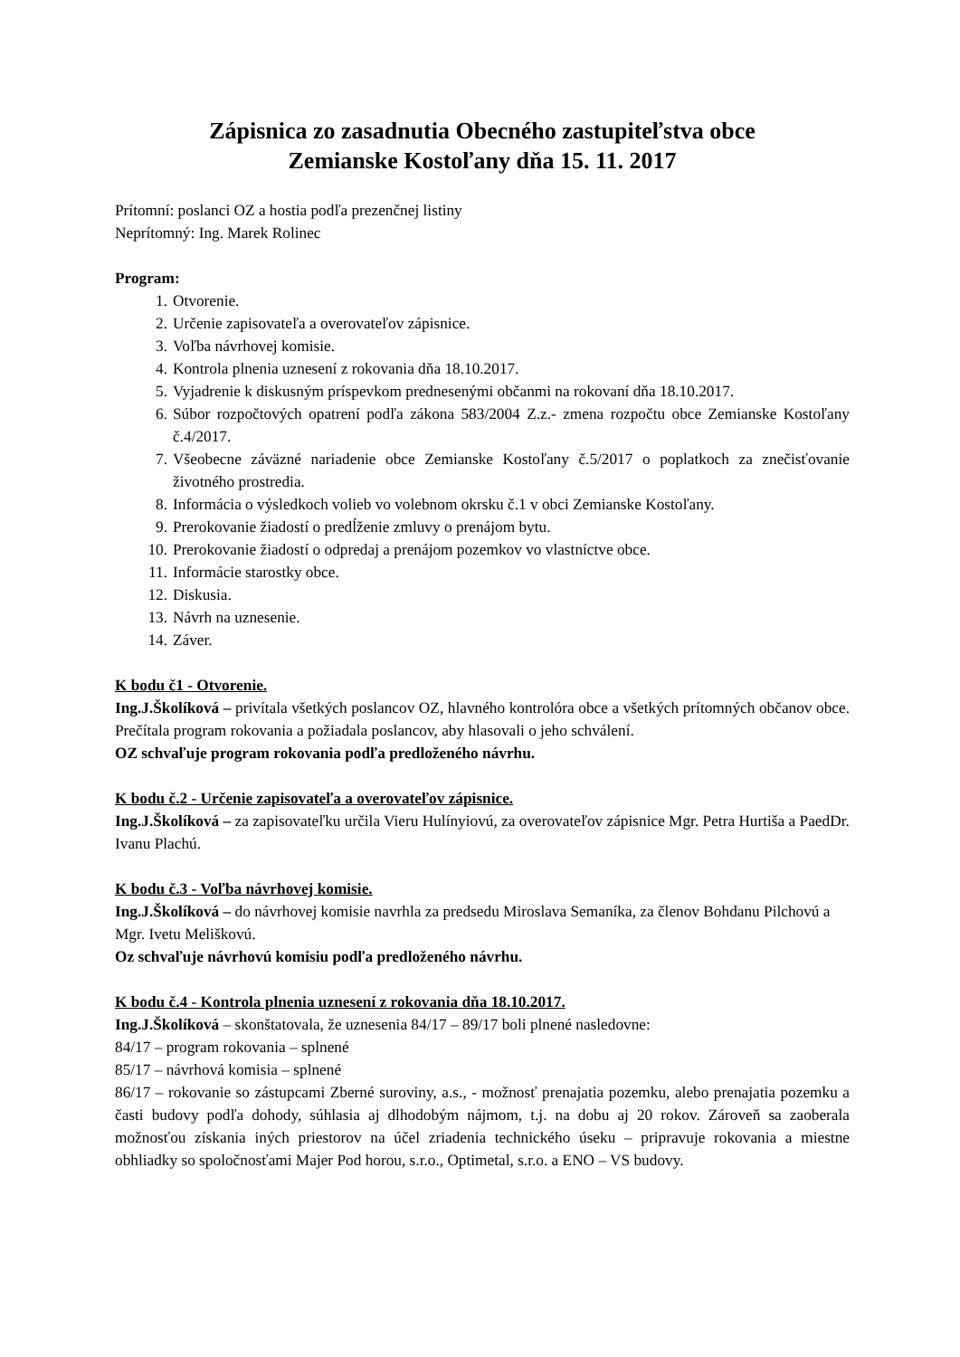Zápisnica zo zasadnutia Obecného zastupiteľstva obce
Zemianske Kostoľany dňa 15. 11. 2017
Prítomní: poslanci OZ a hostia podľa prezenčnej listiny
Neprítomný: Ing. Marek Rolinec
Program:
1. Otvorenie.
2. Určenie zapisovateľa a overovateľov zápisnice.
3. Voľba návrhovej komisie.
4. Kontrola plnenia uznesení z rokovania dňa 18.10.2017.
5. Vyjadrenie k diskusným príspevkom prednesenými občanmi na rokovaní dňa 18.10.2017.
6. Súbor rozpočtových opatrení podľa zákona 583/2004 Z.z.- zmena rozpočtu obce Zemianske Kostoľany č.4/2017.
7. Všeobecne záväzné nariadenie obce Zemianske Kostoľany č.5/2017 o poplatkoch za znečisťovanie životného prostredia.
8. Informácia o výsledkoch volieb vo volebnom okrsku č.1 v obci Zemianske Kostoľany.
9. Prerokovanie žiadostí o predĺženie zmluvy o prenájom bytu.
10. Prerokovanie žiadostí o odpredaj a prenájom pozemkov vo vlastníctve obce.
11. Informácie starostky obce.
12. Diskusia.
13. Návrh na uznesenie.
14. Záver.
K bodu č1 - Otvorenie.
Ing.J.Školíková – privítala všetkých poslancov OZ, hlavného kontrolóra obce a všetkých prítomných občanov obce. Prečítala program rokovania a požiadala poslancov, aby hlasovali o jeho schválení.
OZ schvaľuje program rokovania podľa predloženého návrhu.
K bodu č.2 - Určenie zapisovateľa a overovateľov zápisnice.
Ing.J.Školíková – za zapisovateľku určila Vieru Hulínyiovú, za overovateľov zápisnice Mgr. Petra Hurtiša a PaedDr. Ivanu Plachú.
K bodu č.3 - Voľba návrhovej komisie.
Ing.J.Školíková – do návrhovej komisie navrhla za predsedu Miroslava Semaníka, za členov Bohdanu Pilchovú a Mgr. Ivetu Meliškovú.
Oz schvaľuje návrhovú komisiu podľa predloženého návrhu.
K bodu č.4 - Kontrola plnenia uznesení z rokovania dňa 18.10.2017.
Ing.J.Školíková – skonštatovala, že uznesenia 84/17 – 89/17 boli plnené nasledovne:
84/17 – program rokovania – splnené
85/17 – návrhová komisia – splnené
86/17 – rokovanie so zástupcami Zberné suroviny, a.s., - možnosť prenajatia pozemku, alebo prenajatia pozemku a časti budovy podľa dohody, súhlasia aj dlhodobým nájmom, t.j. na dobu aj 20 rokov. Zároveň sa zaoberala možnosťou získania iných priestorov na účel zriadenia technického úseku – pripravuje rokovania a miestne obhliadky so spoločnosťami Majer Pod horou, s.r.o., Optimetal, s.r.o. a ENO – VS budovy.